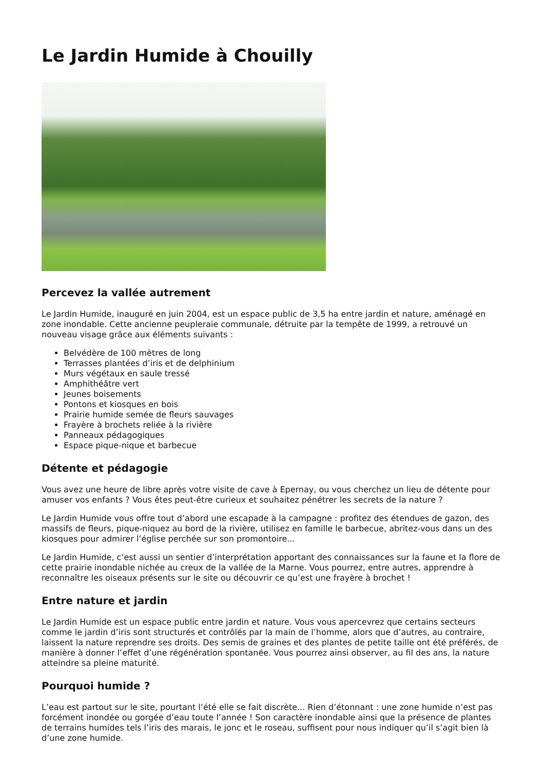Le Jardin Humide à Chouilly
Percevez la vallée autrement
Le Jardin Humide, inauguré en juin 2004, est un espace public de 3,5 ha entre jardin et nature, aménagé en zone inondable. Cette ancienne peupleraie communale, détruite par la tempête de 1999, a retrouvé un nouveau visage grâce aux éléments suivants :
Belvédère de 100 mètres de long
Terrasses plantées d’iris et de delphinium
Murs végétaux en saule tressé
Amphithéâtre vert
Jeunes boisements
Pontons et kiosques en bois
Prairie humide semée de fleurs sauvages
Frayère à brochets reliée à la rivière
Panneaux pédagogiques
Espace pique-nique et barbecue
Détente et pédagogie
Vous avez une heure de libre après votre visite de cave à Epernay, ou vous cherchez un lieu de détente pour amuser vos enfants ? Vous êtes peut-être curieux et souhaitez pénétrer les secrets de la nature ?
Le Jardin Humide vous offre tout d’abord une escapade à la campagne : profitez des étendues de gazon, des massifs de fleurs, pique-niquez au bord de la rivière, utilisez en famille le barbecue, abritez-vous dans un des kiosques pour admirer l’église perchée sur son promontoire...
Le Jardin Humide, c’est aussi un sentier d’interprétation apportant des connaissances sur la faune et la flore de cette prairie inondable nichée au creux de la vallée de la Marne. Vous pourrez, entre autres, apprendre à reconnaître les oiseaux présents sur le site ou découvrir ce qu’est une frayère à brochet !
Entre nature et jardin
Le Jardin Humide est un espace public entre jardin et nature. Vous vous apercevrez que certains secteurs comme le jardin d’iris sont structurés et contrôlés par la main de l’homme, alors que d’autres, au contraire, laissent la nature reprendre ses droits. Des semis de graines et des plantes de petite taille ont été préférés, de manière à donner l’effet d’une régénération spontanée. Vous pourrez ainsi observer, au fil des ans, la nature atteindre sa pleine maturité.
Pourquoi humide ?
L’eau est partout sur le site, pourtant l’été elle se fait discrète... Rien d’étonnant : une zone humide n’est pas forcément inondée ou gorgée d’eau toute l’année ! Son caractère inondable ainsi que la présence de plantes de terrains humides tels l’iris des marais, le jonc et le roseau, suffisent pour nous indiquer qu’il s’agit bien là d’une zone humide.